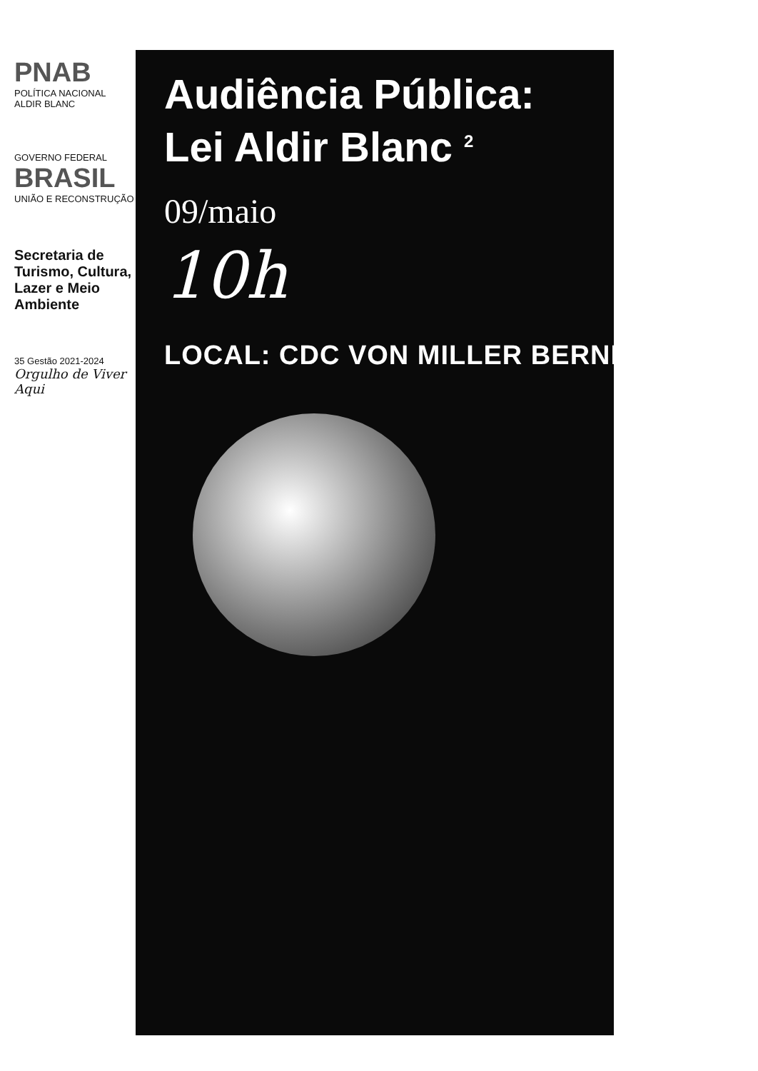PNAB
POLÍTICA NACIONAL
ALDIR BLANC
GOVERNO FEDERAL
BRASIL
UNIÃO E RECONSTRUÇÃO
Secretaria de Turismo, Cultura, Lazer e Meio Ambiente
35 Gestão 2021-2024
Orgulho de Viver Aqui
Audiência Pública:
Lei Aldir Blanc <sup>2</sup>
09/maio
10h
LOCAL: CDC VON MILLER BERNECK